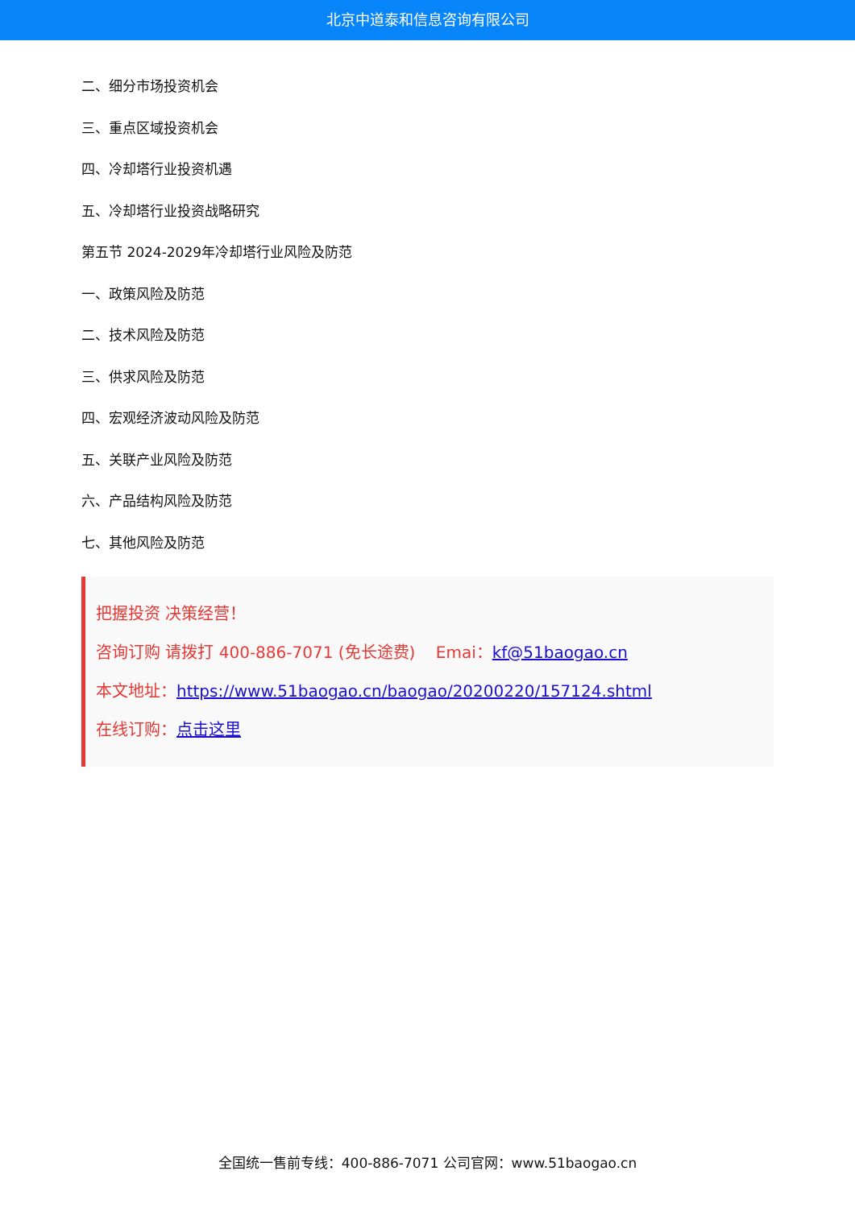北京中道泰和信息咨询有限公司
二、细分市场投资机会
三、重点区域投资机会
四、冷却塔行业投资机遇
五、冷却塔行业投资战略研究
第五节 2024-2029年冷却塔行业风险及防范
一、政策风险及防范
二、技术风险及防范
三、供求风险及防范
四、宏观经济波动风险及防范
五、关联产业风险及防范
六、产品结构风险及防范
七、其他风险及防范
把握投资 决策经营！
咨询订购 请拨打 400-886-7071 (免长途费) Emai：kf@51baogao.cn
本文地址：https://www.51baogao.cn/baogao/20200220/157124.shtml
在线订购：点击这里
全国统一售前专线：400-886-7071 公司官网：www.51baogao.cn